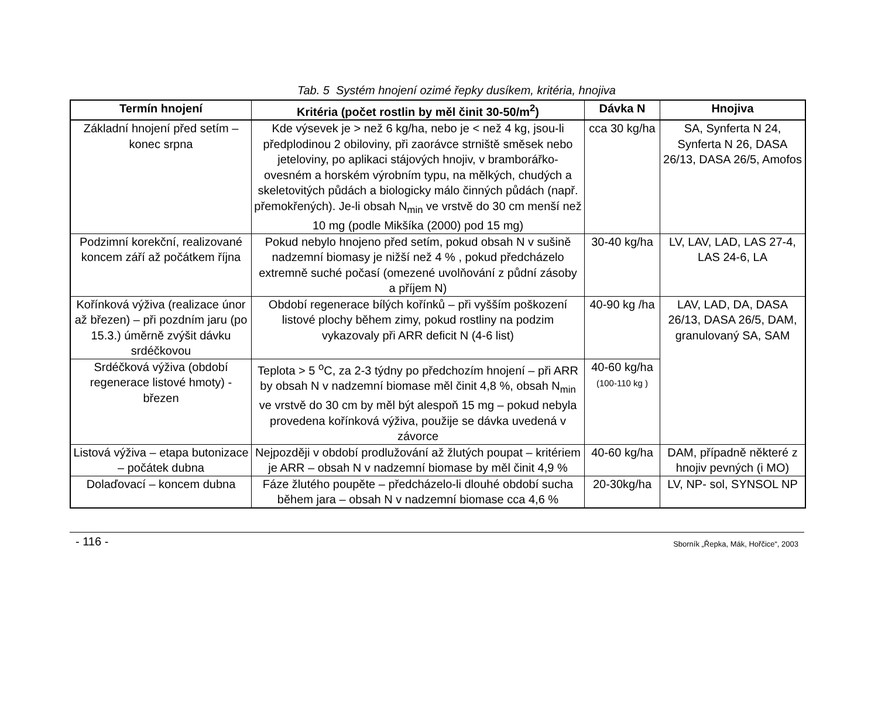Tab. 5 Systém hnojení ozimé řepky dusíkem, kritéria, hnojiva
| Termín hnojení | Kritéria (počet rostlin by měl činit 30-50/m<sup>2</sup>) | Dávka N | Hnojiva |
| --- | --- | --- | --- |
| Základní hnojení před setím – konec srpna | Kde výsevek je > než 6 kg/ha, nebo je < než 4 kg, jsou-li předplodinou 2 obiloviny, při zaorávce strniště směsek nebo jeteloviny, po aplikaci stájových hnojiv, v bramborářko-ovesném a horském výrobním typu, na mělkých, chudých a skeletovitých půdách a biologicky málo činných půdách (např. přemokřených). Je-li obsah N<sub>min</sub> ve vrstvě do 30 cm menší než 10 mg (podle Mikšíka (2000) pod 15 mg) | cca 30 kg/ha | SA, Synferta N 24, Synferta N 26, DASA 26/13, DASA 26/5, Amofos |
| Podzimní korekční, realizované koncem září až počátkem října | Pokud nebylo hnojeno před setím, pokud obsah N v sušině nadzemní biomasy je nižší než 4 % , pokud předcházelo extremně suché počasí (omezené uvolňování z půdní zásoby a příjem N) | 30-40 kg/ha | LV, LAV, LAD, LAS 27-4, LAS 24-6, LA |
| Kořínková výživa (realizace únor až březen) – při pozdním jaru (po 15.3.) úměrně zvýšit dávku srdéčkovou | Období regenerace bílých kořínků – při vyšším poškození listové plochy během zimy, pokud rostliny na podzim vykazovaly při ARR deficit N (4-6 list) | 40-90 kg /ha | LAV, LAD, DA, DASA 26/13, DASA 26/5, DAM, granulovaný SA, SAM |
| Srdéčková výživa (období regenerace listové hmoty) - březen | Teplota > 5 <sup>o</sup>C, za 2-3 týdny po předchozím hnojení – při ARR by obsah N v nadzemní biomase měl činit 4,8 %, obsah N<sub>min</sub> ve vrstvě do 30 cm by měl být alespoň 15 mg – pokud nebyla provedena kořínková výživa, použije se dávka uvedená v závorce | 40-60 kg/ha (100-110 kg ) | |
| Listová výživa – etapa butonizace – počátek dubna | Nejpozději v období prodlužování až žlutých poupat – kritériem je ARR – obsah N v nadzemní biomase by měl činit 4,9 % | 40-60 kg/ha | DAM, případně některé z hnojiv pevných (i MO) |
| Dolaďovací – koncem dubna | Fáze žlutého poupěte – předcházelo-li dlouhé období sucha během jara – obsah N v nadzemní biomase cca 4,6 % | 20-30kg/ha | LV, NP- sol, SYNSOL NP |
- 116 - Sborník „Řepka, Mák, Hořčice“, 2003